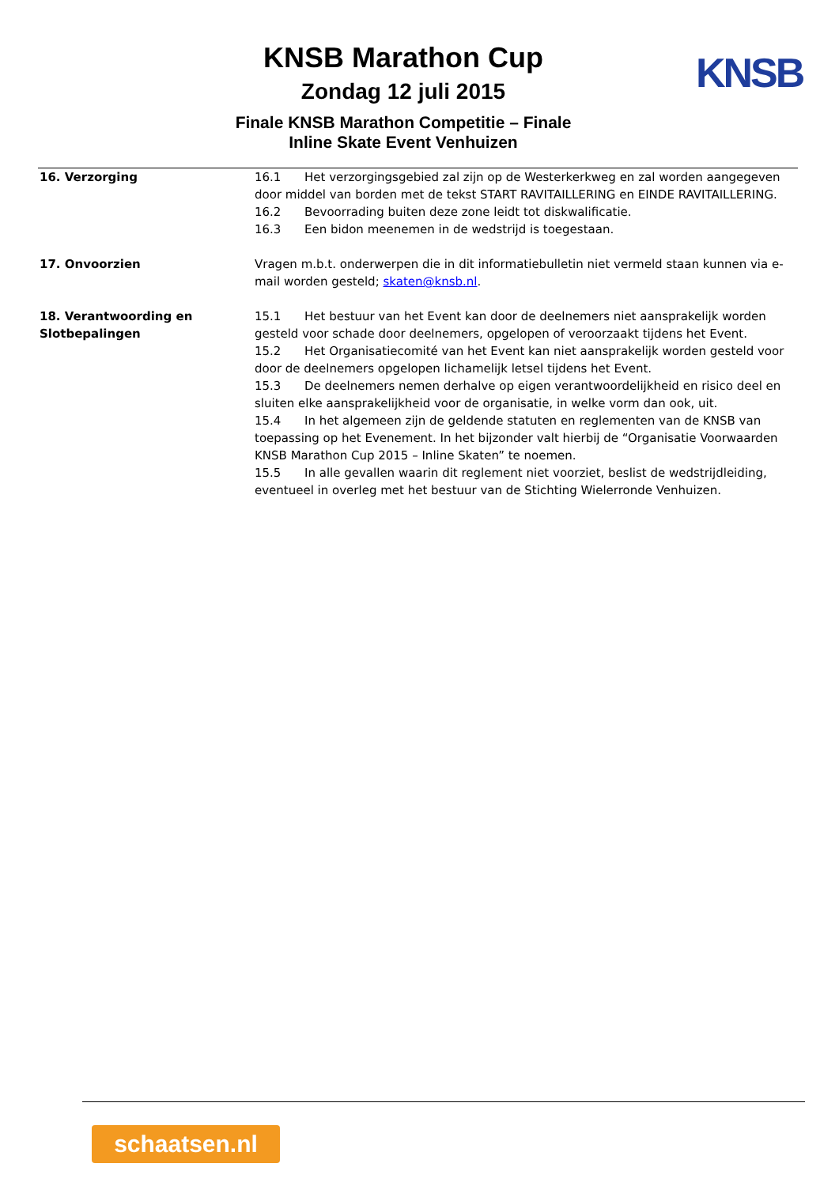KNSB Marathon Cup
Zondag 12 juli 2015
Finale KNSB Marathon Competitie – Finale
Inline Skate Event Venhuizen
KNSB
16. Verzorging 16.1 Het verzorgingsgebied zal zijn op de Westerkerkweg en zal worden aangegeven door middel van borden met de tekst START RAVITAILLERING en EINDE RAVITAILLERING.
16.2 Bevoorrading buiten deze zone leidt tot diskwalificatie.
16.3 Een bidon meenemen in de wedstrijd is toegestaan.
17. Onvoorzien Vragen m.b.t. onderwerpen die in dit informatiebulletin niet vermeld staan kunnen via e-mail worden gesteld; skaten@knsb.nl.
18. Verantwoording en Slotbepalingen
15.1 Het bestuur van het Event kan door de deelnemers niet aansprakelijk worden gesteld voor schade door deelnemers, opgelopen of veroorzaakt tijdens het Event.
15.2 Het Organisatiecomité van het Event kan niet aansprakelijk worden gesteld voor door de deelnemers opgelopen lichamelijk letsel tijdens het Event.
15.3 De deelnemers nemen derhalve op eigen verantwoordelijkheid en risico deel en sluiten elke aansprakelijkheid voor de organisatie, in welke vorm dan ook, uit.
15.4 In het algemeen zijn de geldende statuten en reglementen van de KNSB van toepassing op het Evenement. In het bijzonder valt hierbij de “Organisatie Voorwaarden KNSB Marathon Cup 2015 – Inline Skaten” te noemen.
15.5 In alle gevallen waarin dit reglement niet voorziet, beslist de wedstrijdleiding, eventueel in overleg met het bestuur van de Stichting Wielerronde Venhuizen.
schaatsen.nl